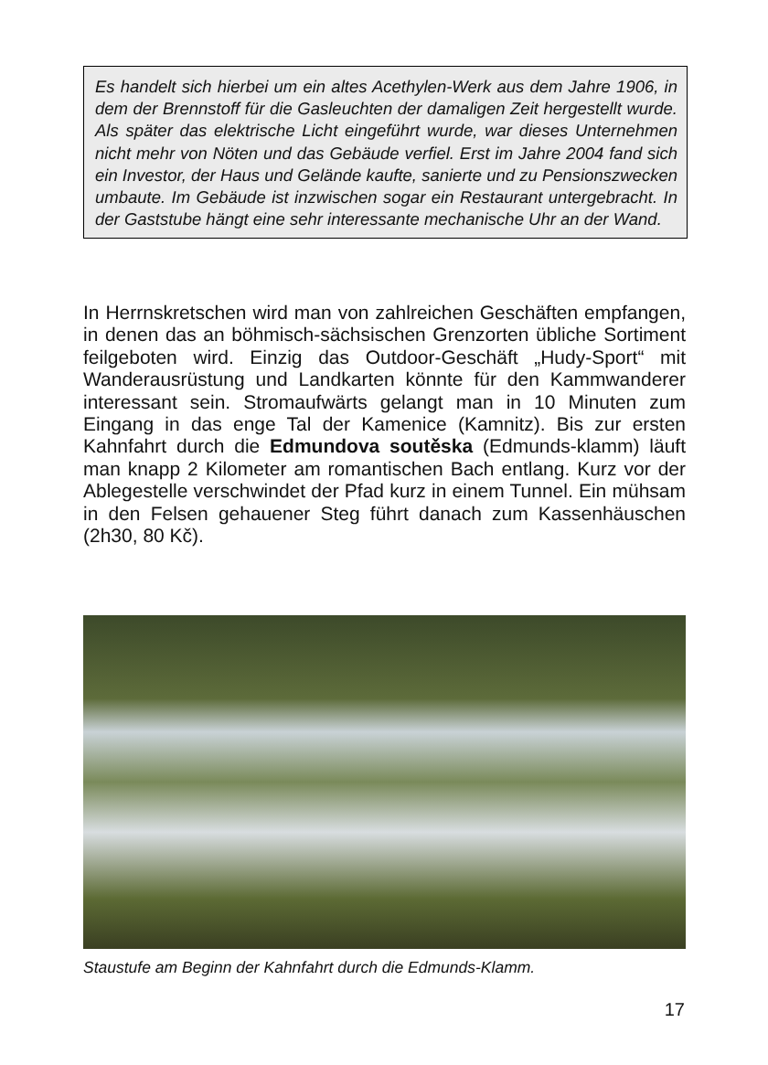Es handelt sich hierbei um ein altes Acethylen-Werk aus dem Jahre 1906, in dem der Brennstoff für die Gasleuchten der damaligen Zeit hergestellt wurde. Als später das elektrische Licht eingeführt wurde, war dieses Unternehmen nicht mehr von Nöten und das Gebäude verfiel. Erst im Jahre 2004 fand sich ein Investor, der Haus und Gelände kaufte, sanierte und zu Pensionszwecken umbaute. Im Gebäude ist inzwischen sogar ein Restaurant untergebracht. In der Gaststube hängt eine sehr interessante mechanische Uhr an der Wand.
In Herrnskretschen wird man von zahlreichen Geschäften empfangen, in denen das an böhmisch-sächsischen Grenzorten übliche Sortiment feilgeboten wird. Einzig das Outdoor-Geschäft „Hudy-Sport“ mit Wanderausrüstung und Landkarten könnte für den Kammwanderer interessant sein. Stromaufwärts gelangt man in 10 Minuten zum Eingang in das enge Tal der Kamenice (Kamnitz). Bis zur ersten Kahnfahrt durch die Edmundova soutěska (Edmunds-klamm) läuft man knapp 2 Kilometer am romantischen Bach entlang. Kurz vor der Ablegestelle verschwindet der Pfad kurz in einem Tunnel. Ein mühsam in den Felsen gehauener Steg führt danach zum Kassenhäuschen (2h30, 80 Kč).
Staustufe am Beginn der Kahnfahrt durch die Edmunds-Klamm.
17